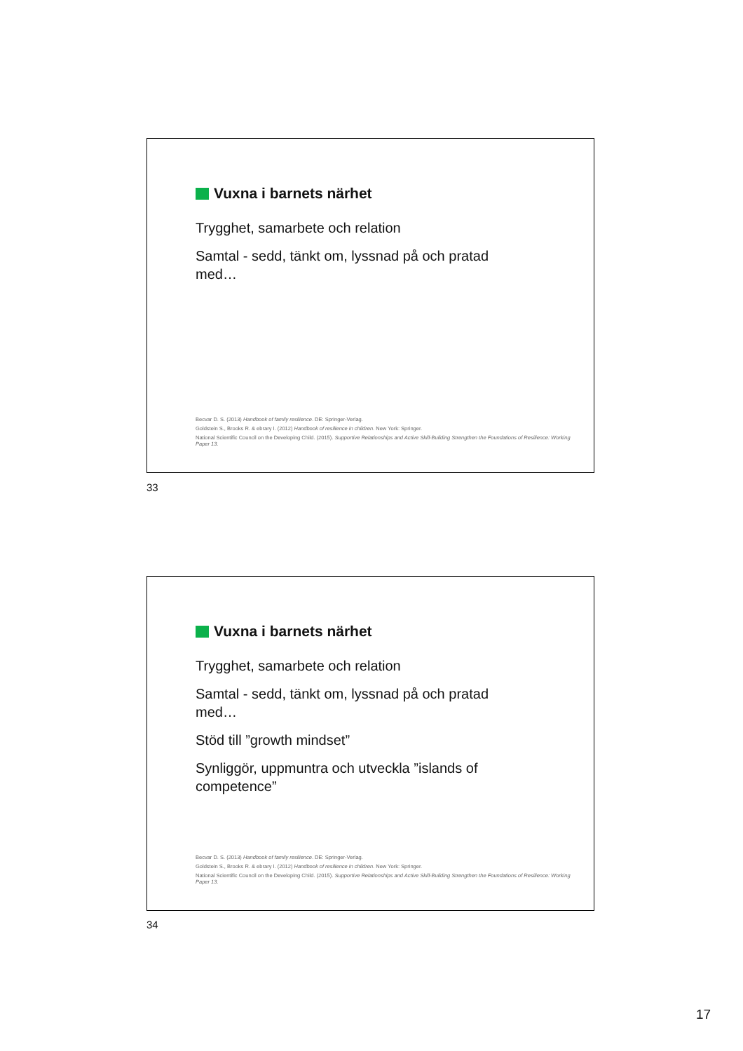Vuxna i barnets närhet
Trygghet, samarbete och relation
Samtal - sedd, tänkt om, lyssnad på och pratad med…
Becvar D. S. (2013) Handbook of family resilience. DE: Springer-Verlag.
Goldstein S., Brooks R. & ebrary I. (2012) Handbook of resilience in children. New York: Springer.
National Scientific Council on the Developing Child. (2015). Supportive Relationships and Active Skill-Building Strengthen the Foundations of Resilience: Working Paper 13.
33
Vuxna i barnets närhet
Trygghet, samarbete och relation
Samtal - sedd, tänkt om, lyssnad på och pratad med…
Stöd till ”growth mindset”
Synliggör, uppmuntra och utveckla ”islands of competence”
Becvar D. S. (2013) Handbook of family resilience. DE: Springer-Verlag.
Goldstein S., Brooks R. & ebrary I. (2012) Handbook of resilience in children. New York: Springer.
National Scientific Council on the Developing Child. (2015). Supportive Relationships and Active Skill-Building Strengthen the Foundations of Resilience: Working Paper 13.
34
17